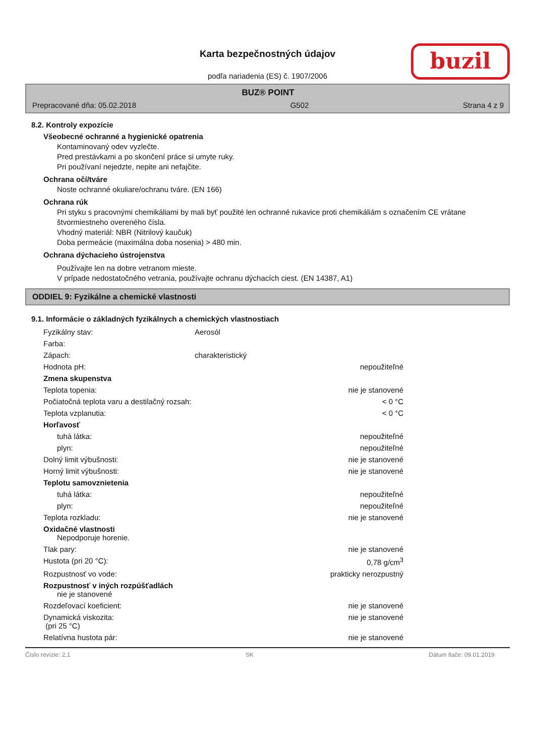Karta bezpečnostných údajov
podľa nariadenia (ES) č. 1907/2006
buzil
BUZ® POINT
Prepracované dňa: 05.02.2018 G502 Strana 4 z 9
8.2. Kontroly expozície
Všeobecné ochranné a hygienické opatrenia
Kontaminovaný odev vyzlečte.
Pred prestávkami a po skončení práce si umyte ruky.
Pri používaní nejedzte, nepite ani nefajčite.
Ochrana očí/tváre
Noste ochranné okuliare/ochranu tváre. (EN 166)
Ochrana rúk
Pri styku s pracovnými chemikáliami by mali byť použité len ochranné rukavice proti chemikáliám s označením CE vrátane štvormiestneho overeného čísla.
Vhodný materiál: NBR (Nitrilový kaučuk)
Doba permeácie (maximálna doba nosenia) > 480 min.
Ochrana dýchacieho ústrojenstva
Používajte len na dobre vetranom mieste.
V prípade nedostatočného vetrania, používajte ochranu dýchacích ciest. (EN 14387, A1)
ODDIEL 9: Fyzikálne a chemické vlastnosti
9.1. Informácie o základných fyzikálnych a chemických vlastnostiach
| Fyzikálny stav: | Aerosól | |
| Farba: | | |
| Zápach: | charakteristický | |
| Hodnota pH: | | nepoužiteľné |
| Zmena skupenstva | | |
| Teplota topenia: | | nie je stanovené |
| Počiatočná teplota varu a destilačný rozsah: | | < 0 °C |
| Teplota vzplanutia: | | < 0 °C |
| Horľavosť | | |
| tuhá látka: | | nepoužiteľné |
| plyn: | | nepoužiteľné |
| Dolný limit výbušnosti: | | nie je stanovené |
| Horný limit výbušnosti: | | nie je stanovené |
| Teplotu samovznietenia | | |
| tuhá látka: | | nepoužiteľné |
| plyn: | | nepoužiteľné |
| Teplota rozkladu: | | nie je stanovené |
| Oxidačné vlastnosti Nepodporuje horenie. | | |
| Tlak pary: | | nie je stanovené |
| Hustota (pri 20 °C): | | 0,78 g/cm<sup>3</sup> |
| Rozpustnosť vo vode: | | prakticky nerozpustný |
| Rozpustnosť v iných rozpúšťadlách nie je stanovené | | |
| Rozdeľovací koeficient: | | nie je stanovené |
| Dynamická viskozita: (pri 25 °C) | | nie je stanovené |
| Relatívna hustota pár: | | nie je stanovené |
Číslo revízie: 2,1 SK Dátum tlače: 09.01.2019